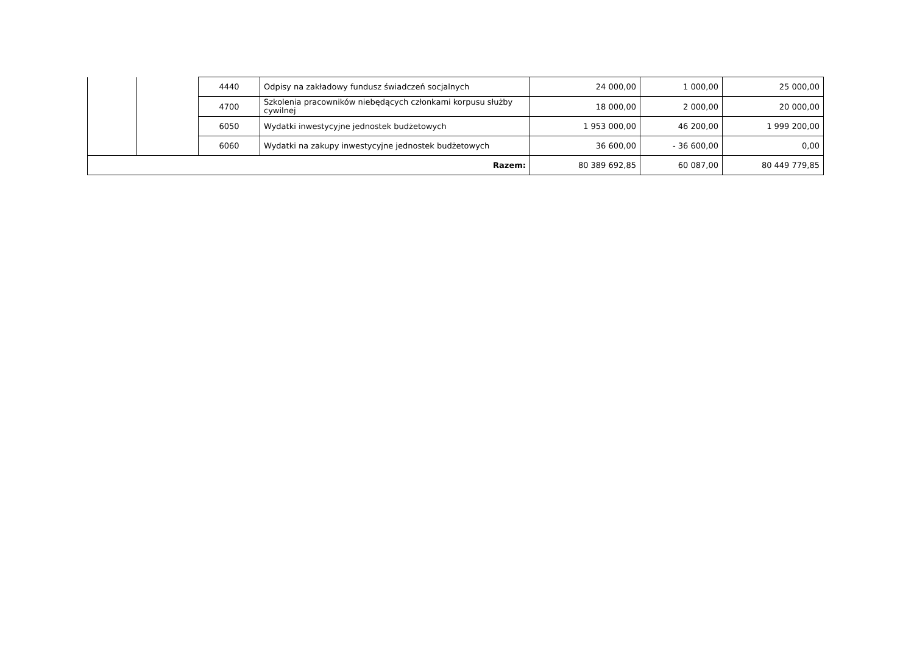| | | 4440 | Odpisy na zakładowy fundusz świadczeń socjalnych | 24 000,00 | 1 000,00 | 25 000,00 |
| | | 4700 | Szkolenia pracowników niebędących członkami korpusu służby cywilnej | 18 000,00 | 2 000,00 | 20 000,00 |
| | | 6050 | Wydatki inwestycyjne jednostek budżetowych | 1 953 000,00 | 46 200,00 | 1 999 200,00 |
| | | 6060 | Wydatki na zakupy inwestycyjne jednostek budżetowych | 36 600,00 | - 36 600,00 | 0,00 |
| Razem: | | | | 80 389 692,85 | 60 087,00 | 80 449 779,85 |